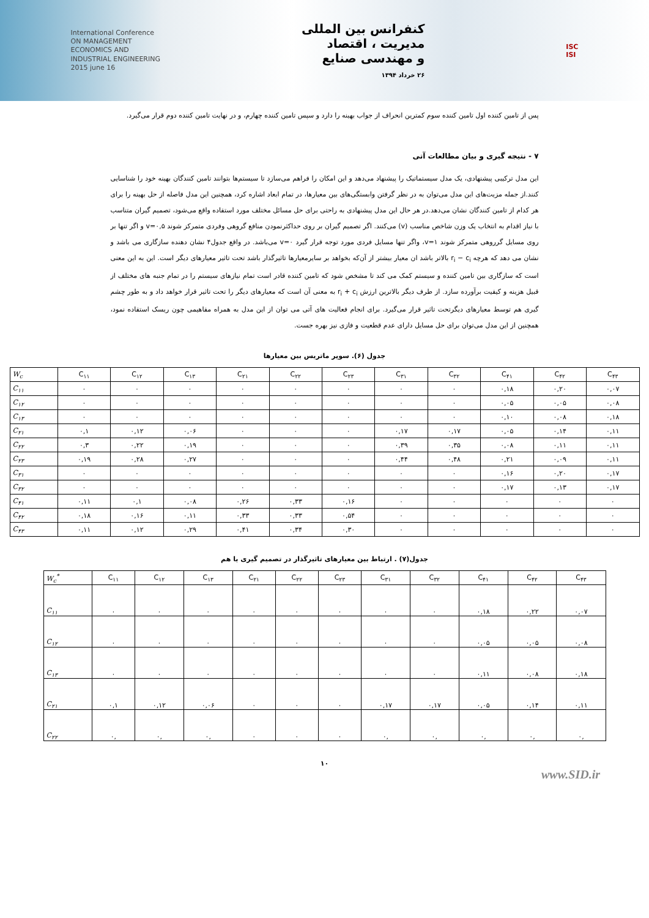International Conference
ON MANAGEMENT
ECONOMICS AND
INDUSTRIAL ENGINEERING
2015 june 16
کنفرانس بین المللی
مدیریت ، اقتصاد
و مهندسی صنایع
۲۶ خرداد ۱۳۹۴
ISC
ISI
پس از تامین کننده اول تامین کننده سوم کمترین انحراف از جواب بهینه را دارد و سپس تامین کننده چهارم، و در نهایت تامین کننده دوم قرار می‌گیرد.
۷ - نتیجه گیری و بیان مطالعات آتی
این مدل ترکیبی پیشنهادی، یک مدل سیستماتیک را پیشنهاد می‌دهد و این امکان را فراهم می‌سازد تا سیستم‌ها بتوانند تامین کنندگان بهینه خود را شناسایی کنند.از جمله مزیت‌های این مدل می‌توان به در نظر گرفتن وابستگی‌های بین معیارها، در تمام ابعاد اشاره کرد، همچنین این مدل فاصله از حل بهینه را برای هر کدام از تامین کنندگان نشان می‌دهد.در هر حال این مدل پیشنهادی به راحتی برای حل مسائل مختلف مورد استفاده واقع می‌شود، تصمیم گیران متناسب با نیاز اقدام به انتخاب یک وزن شاخص مناسب (v) می‌کنند. اگر تصمیم گیران بر روی حداکثرنمودن منافع گروهی وفردی متمرکز شوند v=۰,۵ و اگر تنها بر روی مسایل گرروهی متمرکز شوند v=۱، واگر تنها مسایل فردی مورد توجه قرار گیرد v=۰ می‌باشد. در واقع جدول۴ نشان دهنده سازگاری می باشد و نشان می دهد که هرچه r<sub>i</sub> − c<sub>i</sub> بالاتر باشد ان معیار بیشتر از آن‌که بخواهد بر سایرمعیارها تاثیرگذار باشد تحت تاثیر معیارهای دیگر است. این به این معنی است که سازگاری بین تامین کننده و سیستم کمک می کند تا مشخص شود که تامین کننده قادر است تمام نیازهای سیستم را در تمام جنبه های مختلف از قبیل هزینه و کیفیت برآورده سازد. از طرف دیگر بالاترین ارزش r<sub>i</sub> + c<sub>i</sub> به معنی آن است که معیارهای دیگر را تحت تاثیر قرار خواهد داد و به طور چشم گیری هم توسط معیارهای دیگرتحت تاثیر قرار می‌گیرد. برای انجام فعالیت های آتی می توان از این مدل به همراه مفاهیمی چون ریسک استفاده نمود، همچنین از این مدل می‌توان برای حل مسایل دارای عدم قطعیت و فازی نیز بهره جست.
جدول (۶). سوپر ماتریس بین معیارها
| W<sub>c</sub> | C<sub>۱۱</sub> | C<sub>۱۲</sub> | C<sub>۱۳</sub> | C<sub>۲۱</sub> | C<sub>۲۲</sub> | C<sub>۲۳</sub> | C<sub>۳۱</sub> | C<sub>۳۲</sub> | C<sub>۴۱</sub> | C<sub>۴۲</sub> | C<sub>۴۳</sub> |
| --- | --- | --- | --- | --- | --- | --- | --- | --- | --- | --- | --- |
| C<sub>۱۱</sub> | ۰ | ۰ | ۰ | ۰ | ۰ | ۰ | ۰ | ۰ | ۰,۱۸ | ۰,۲۰ | ۰,۰۷ |
| C<sub>۱۲</sub> | ۰ | ۰ | ۰ | ۰ | ۰ | ۰ | ۰ | ۰ | ۰,۰۵ | ۰,۰۵ | ۰,۰۸ |
| C<sub>۱۳</sub> | ۰ | ۰ | ۰ | ۰ | ۰ | ۰ | ۰ | ۰ | ۰,۱۰ | ۰,۰۸ | ۰,۱۸ |
| C<sub>۲۱</sub> | ۰,۱ | ۰,۱۲ | ۰,۰۶ | ۰ | ۰ | ۰ | ۰,۱۷ | ۰,۱۷ | ۰,۰۵ | ۰,۱۴ | ۰,۱۱ |
| C<sub>۲۲</sub> | ۰,۳ | ۰,۲۲ | ۰,۱۹ | ۰ | ۰ | ۰ | ۰,۳۹ | ۰,۳۵ | ۰,۰۸ | ۰,۱۱ | ۰,۱۱ |
| C<sub>۲۳</sub> | ۰,۱۹ | ۰,۲۸ | ۰,۲۷ | ۰ | ۰ | ۰ | ۰,۴۴ | ۰,۴۸ | ۰,۲۱ | ۰,۰۹ | ۰,۱۱ |
| C<sub>۳۱</sub> | ۰ | ۰ | ۰ | ۰ | ۰ | ۰ | ۰ | ۰ | ۰,۱۶ | ۰,۲۰ | ۰,۱۷ |
| C<sub>۳۲</sub> | ۰ | ۰ | ۰ | ۰ | ۰ | ۰ | ۰ | ۰ | ۰,۱۷ | ۰,۱۳ | ۰,۱۷ |
| C<sub>۴۱</sub> | ۰,۱۱ | ۰,۱ | ۰,۰۸ | ۰,۲۶ | ۰,۳۳ | ۰,۱۶ | ۰ | ۰ | ۰ | ۰ | ۰ |
| C<sub>۴۲</sub> | ۰,۱۸ | ۰,۱۶ | ۰,۱۱ | ۰,۳۳ | ۰,۳۳ | ۰,۵۴ | ۰ | ۰ | ۰ | ۰ | ۰ |
| C<sub>۴۳</sub> | ۰,۱۱ | ۰,۱۲ | ۰,۲۹ | ۰,۴۱ | ۰,۳۴ | ۰,۳۰ | ۰ | ۰ | ۰ | ۰ | ۰ |
جدول(۷) . ارتباط بین معیارهای تاثیرگذار در تصمیم گیری با هم
| W<sub>c</sub><sup>*</sup> | C<sub>۱۱</sub> | C<sub>۱۲</sub> | C<sub>۱۳</sub> | C<sub>۲۱</sub> | C<sub>۲۲</sub> | C<sub>۲۳</sub> | C<sub>۳۱</sub> | C<sub>۳۲</sub> | C<sub>۴۱</sub> | C<sub>۴۲</sub> | C<sub>۴۳</sub> |
| --- | --- | --- | --- | --- | --- | --- | --- | --- | --- | --- | --- |
| C<sub>۱۱</sub> | ۰ | ۰ | ۰ | ۰ | ۰ | ۰ | ۰ | ۰ | ۰,۱۸ | ۰,۲۲ | ۰,۰۷ |
| C<sub>۱۲</sub> | ۰ | ۰ | ۰ | ۰ | ۰ | ۰ | ۰ | ۰ | ۰,۰۵ | ۰,۰۵ | ۰,۰۸ |
| C<sub>۱۳</sub> | ۰ | ۰ | ۰ | ۰ | ۰ | ۰ | ۰ | ۰ | ۰,۱۱ | ۰,۰۸ | ۰,۱۸ |
| C<sub>۲۱</sub> | ۰,۱ | ۰,۱۲ | ۰,۰۶ | ۰ | ۰ | ۰ | ۰,۱۷ | ۰,۱۷ | ۰,۰۵ | ۰,۱۴ | ۰,۱۱ |
| C<sub>۲۲</sub> | ۰, | ۰, | ۰, | ۰ | ۰ | ۰ | ۰, | ۰, | ۰, | ۰, | ۰, |
۱۰
www.SID.ir